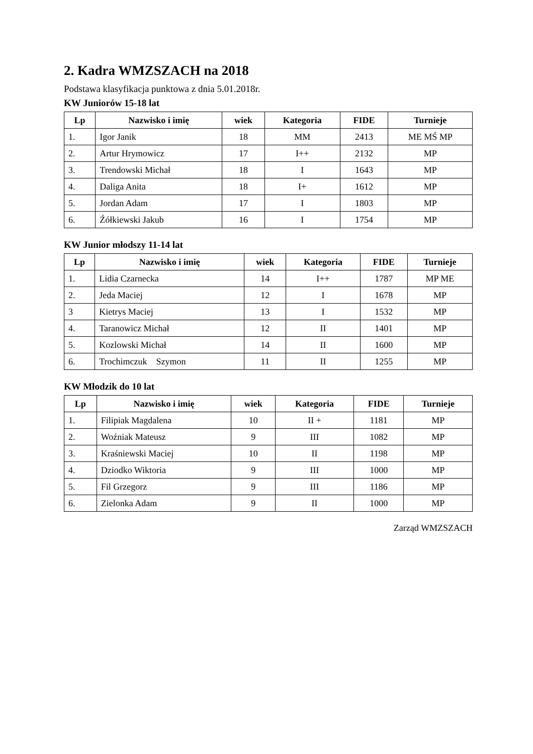2. Kadra WMZSZACH na 2018
Podstawa klasyfikacja punktowa z dnia 5.01.2018r.
KW Juniorów 15-18 lat
| Lp | Nazwisko i imię | wiek | Kategoria | FIDE | Turnieje |
| --- | --- | --- | --- | --- | --- |
| 1. | Igor Janik | 18 | MM | 2413 | ME MŚ MP |
| 2. | Artur Hrymowicz | 17 | I++ | 2132 | MP |
| 3. | Trendowski Michał | 18 | I | 1643 | MP |
| 4. | Daliga Anita | 18 | I+ | 1612 | MP |
| 5. | Jordan Adam | 17 | I | 1803 | MP |
| 6. | Źółkiewski Jakub | 16 | I | 1754 | MP |
KW Junior młodszy 11-14 lat
| Lp | Nazwisko i imię | wiek | Kategoria | FIDE | Turnieje |
| --- | --- | --- | --- | --- | --- |
| 1. | Lidia Czarnecka | 14 | I++ | 1787 | MP ME |
| 2. | Jeda Maciej | 12 | I | 1678 | MP |
| 3 | Kietrys Maciej | 13 | I | 1532 | MP |
| 4. | Taranowicz Michał | 12 | II | 1401 | MP |
| 5. | Kozlowski Michał | 14 | II | 1600 | MP |
| 6. | Trochimczuk Szymon | 11 | II | 1255 | MP |
KW Młodzik do 10 lat
| Lp | Nazwisko i imię | wiek | Kategoria | FIDE | Turnieje |
| --- | --- | --- | --- | --- | --- |
| 1. | Filipiak Magdalena | 10 | II + | 1181 | MP |
| 2. | Woźniak Mateusz | 9 | III | 1082 | MP |
| 3. | Kraśniewski Maciej | 10 | II | 1198 | MP |
| 4. | Dziodko Wiktoria | 9 | III | 1000 | MP |
| 5. | Fil Grzegorz | 9 | III | 1186 | MP |
| 6. | Zielonka Adam | 9 | II | 1000 | MP |
Zarząd WMZSZACH